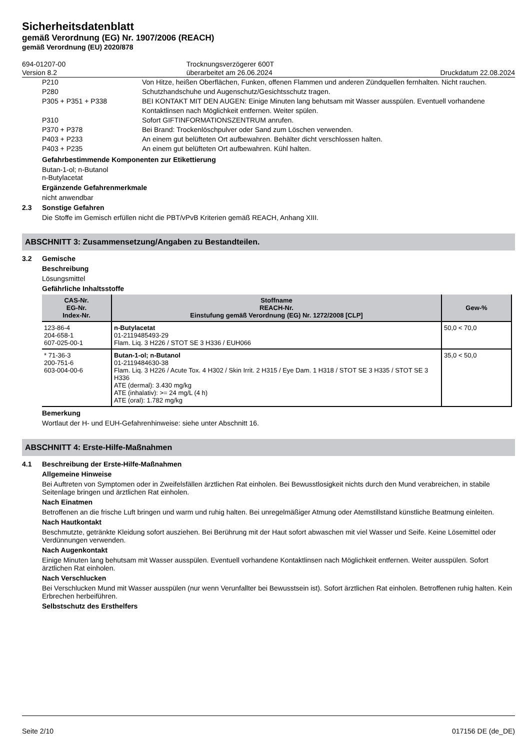Sicherheitsdatenblatt
gemäß Verordnung (EG) Nr. 1907/2006 (REACH)
gemäß Verordnung (EU) 2020/878
694-01207-00
Version 8.2
Trocknungsverzögerer 600T
überarbeitet am 26.06.2024
Druckdatum 22.08.2024
| P210 | Von Hitze, heißen Oberflächen, Funken, offenen Flammen und anderen Zündquellen fernhalten. Nicht rauchen. |
| P280 | Schutzhandschuhe und Augenschutz/Gesichtsschutz tragen. |
| P305 + P351 + P338 | BEI KONTAKT MIT DEN AUGEN: Einige Minuten lang behutsam mit Wasser ausspülen. Eventuell vorhandene Kontaktlinsen nach Möglichkeit entfernen. Weiter spülen. |
| P310 | Sofort GIFTINFORMATIONSZENTRUM anrufen. |
| P370 + P378 | Bei Brand: Trockenlöschpulver oder Sand zum Löschen verwenden. |
| P403 + P233 | An einem gut belüfteten Ort aufbewahren. Behälter dicht verschlossen halten. |
| P403 + P235 | An einem gut belüfteten Ort aufbewahren. Kühl halten. |
Gefahrbestimmende Komponenten zur Etikettierung
Butan-1-ol; n-Butanol
n-Butylacetat
Ergänzende Gefahrenmerkmale
nicht anwendbar
2.3 Sonstige Gefahren
Die Stoffe im Gemisch erfüllen nicht die PBT/vPvB Kriterien gemäß REACH, Anhang XIII.
ABSCHNITT 3: Zusammensetzung/Angaben zu Bestandteilen.
3.2 Gemische
Beschreibung
Lösungsmittel
Gefährliche Inhaltsstoffe
| CAS-Nr. EG-Nr. Index-Nr. | Stoffname REACH-Nr. Einstufung gemäß Verordnung (EG) Nr. 1272/2008 [CLP] | Gew-% |
| --- | --- | --- |
| 123-86-4 204-658-1 607-025-00-1 | n-Butylacetat 01-2119485493-29 Flam. Liq. 3 H226 / STOT SE 3 H336 / EUH066 | 50,0 < 70,0 |
| * 71-36-3 200-751-6 603-004-00-6 | Butan-1-ol; n-Butanol 01-2119484630-38 Flam. Liq. 3 H226 / Acute Tox. 4 H302 / Skin Irrit. 2 H315 / Eye Dam. 1 H318 / STOT SE 3 H335 / STOT SE 3 H336 ATE (dermal): 3.430 mg/kg ATE (inhalativ): >= 24 mg/L (4 h) ATE (oral): 1.782 mg/kg | 35,0 < 50,0 |
Bemerkung
Wortlaut der H- und EUH-Gefahrenhinweise: siehe unter Abschnitt 16.
ABSCHNITT 4: Erste-Hilfe-Maßnahmen
4.1 Beschreibung der Erste-Hilfe-Maßnahmen
Allgemeine Hinweise
Bei Auftreten von Symptomen oder in Zweifelsfällen ärztlichen Rat einholen. Bei Bewusstlosigkeit nichts durch den Mund verabreichen, in stabile Seitenlage bringen und ärztlichen Rat einholen.
Nach Einatmen
Betroffenen an die frische Luft bringen und warm und ruhig halten. Bei unregelmäßiger Atmung oder Atemstillstand künstliche Beatmung einleiten.
Nach Hautkontakt
Beschmutzte, getränkte Kleidung sofort ausziehen. Bei Berührung mit der Haut sofort abwaschen mit viel Wasser und Seife. Keine Lösemittel oder Verdünnungen verwenden.
Nach Augenkontakt
Einige Minuten lang behutsam mit Wasser ausspülen. Eventuell vorhandene Kontaktlinsen nach Möglichkeit entfernen. Weiter ausspülen. Sofort ärztlichen Rat einholen.
Nach Verschlucken
Bei Verschlucken Mund mit Wasser ausspülen (nur wenn Verunfallter bei Bewusstsein ist). Sofort ärztlichen Rat einholen. Betroffenen ruhig halten. Kein Erbrechen herbeiführen.
Selbstschutz des Ersthelfers
Seite 2/10 017156 DE (de_DE)